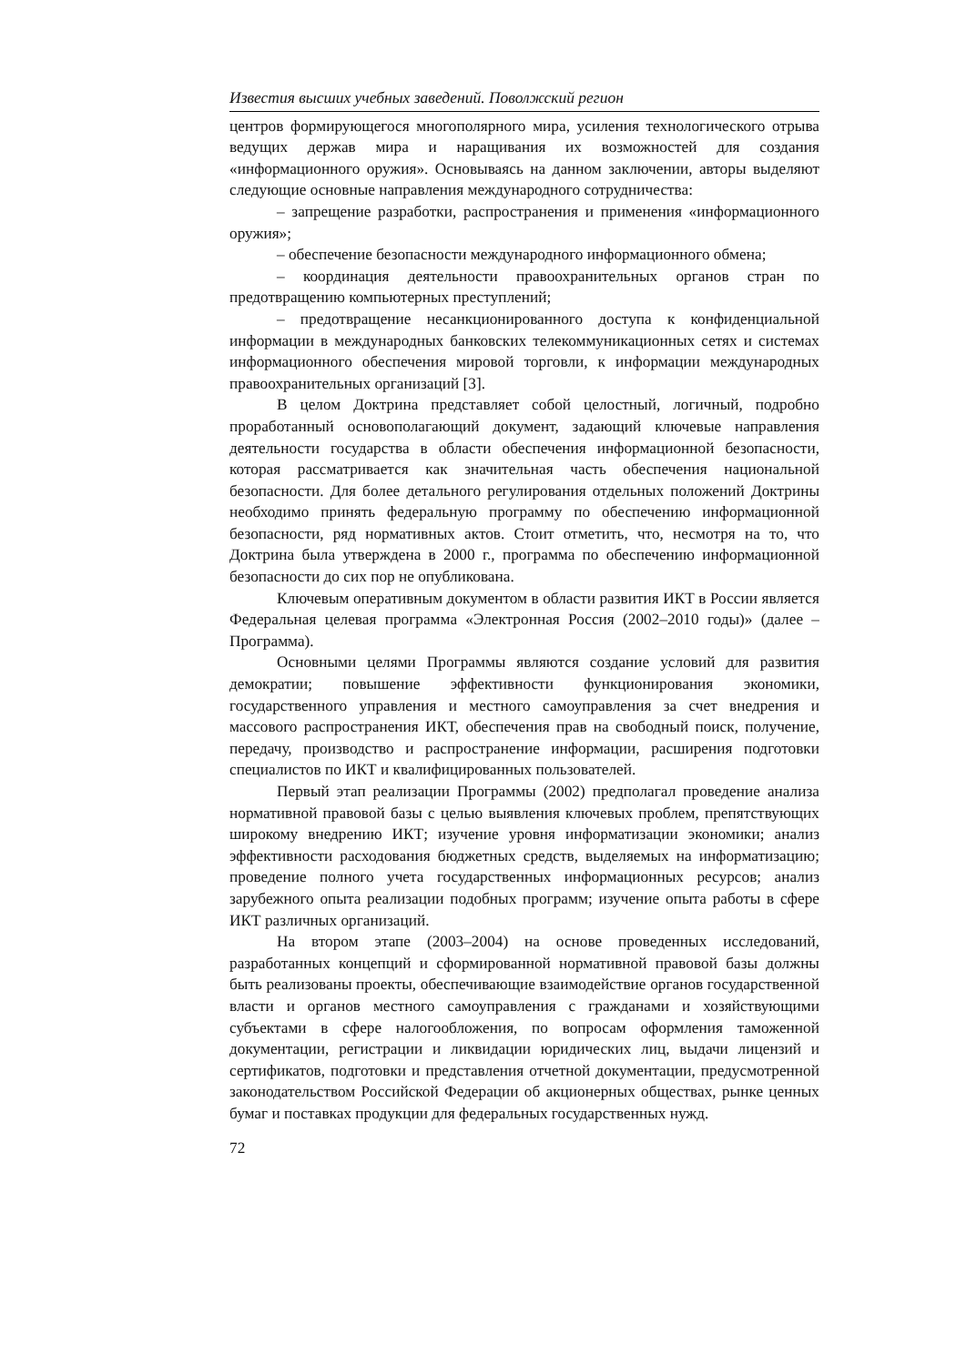Известия высших учебных заведений. Поволжский регион
центров формирующегося многополярного мира, усиления технологического отрыва ведущих держав мира и наращивания их возможностей для создания «информационного оружия». Основываясь на данном заключении, авторы выделяют следующие основные направления международного сотрудничества:
– запрещение разработки, распространения и применения «информационного оружия»;
– обеспечение безопасности международного информационного обмена;
– координация деятельности правоохранительных органов стран по предотвращению компьютерных преступлений;
– предотвращение несанкционированного доступа к конфиденциальной информации в международных банковских телекоммуникационных сетях и системах информационного обеспечения мировой торговли, к информации международных правоохранительных организаций [3].
В целом Доктрина представляет собой целостный, логичный, подробно проработанный основополагающий документ, задающий ключевые направления деятельности государства в области обеспечения информационной безопасности, которая рассматривается как значительная часть обеспечения национальной безопасности. Для более детального регулирования отдельных положений Доктрины необходимо принять федеральную программу по обеспечению информационной безопасности, ряд нормативных актов. Стоит отметить, что, несмотря на то, что Доктрина была утверждена в 2000 г., программа по обеспечению информационной безопасности до сих пор не опубликована.
Ключевым оперативным документом в области развития ИКТ в России является Федеральная целевая программа «Электронная Россия (2002–2010 годы)» (далее – Программа).
Основными целями Программы являются создание условий для развития демократии; повышение эффективности функционирования экономики, государственного управления и местного самоуправления за счет внедрения и массового распространения ИКТ, обеспечения прав на свободный поиск, получение, передачу, производство и распространение информации, расширения подготовки специалистов по ИКТ и квалифицированных пользователей.
Первый этап реализации Программы (2002) предполагал проведение анализа нормативной правовой базы с целью выявления ключевых проблем, препятствующих широкому внедрению ИКТ; изучение уровня информатизации экономики; анализ эффективности расходования бюджетных средств, выделяемых на информатизацию; проведение полного учета государственных информационных ресурсов; анализ зарубежного опыта реализации подобных программ; изучение опыта работы в сфере ИКТ различных организаций.
На втором этапе (2003–2004) на основе проведенных исследований, разработанных концепций и сформированной нормативной правовой базы должны быть реализованы проекты, обеспечивающие взаимодействие органов государственной власти и органов местного самоуправления с гражданами и хозяйствующими субъектами в сфере налогообложения, по вопросам оформления таможенной документации, регистрации и ликвидации юридических лиц, выдачи лицензий и сертификатов, подготовки и представления отчетной документации, предусмотренной законодательством Российской Федерации об акционерных обществах, рынке ценных бумаг и поставках продукции для федеральных государственных нужд.
72